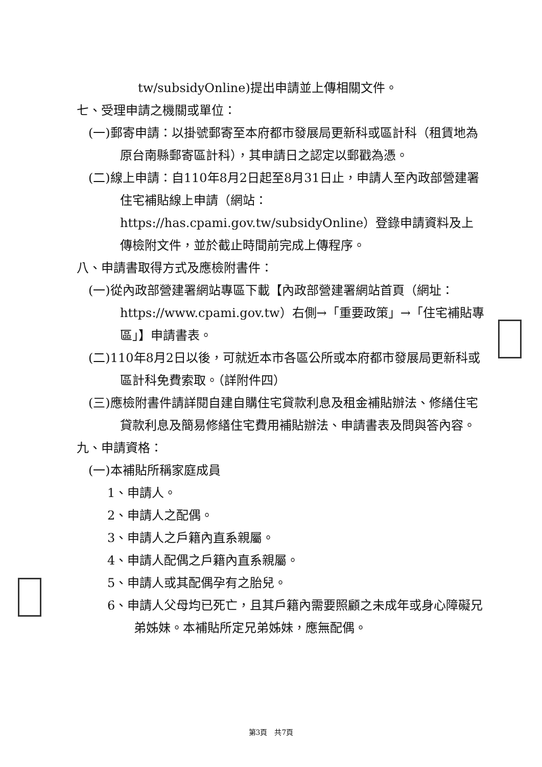tw/subsidyOnline)提出申請並上傳相關文件。
七、受理申請之機關或單位：
(一)郵寄申請：以掛號郵寄至本府都市發展局更新科或區計科（租賃地為原台南縣郵寄區計科），其申請日之認定以郵戳為憑。
(二)線上申請：自110年8月2日起至8月31日止，申請人至內政部營建署住宅補貼線上申請（網站：https://has.cpami.gov.tw/subsidyOnline）登錄申請資料及上傳檢附文件，並於截止時間前完成上傳程序。
八、申請書取得方式及應檢附書件：
(一)從內政部營建署網站專區下載【內政部營建署網站首頁（網址：https://www.cpami.gov.tw）右側→「重要政策」→「住宅補貼專區」】申請書表。
(二)110年8月2日以後，可就近本市各區公所或本府都市發展局更新科或區計科免費索取。（詳附件四）
(三)應檢附書件請詳閱自建自購住宅貸款利息及租金補貼辦法、修繕住宅貸款利息及簡易修繕住宅費用補貼辦法、申請書表及問與答內容。
九、申請資格：
(一)本補貼所稱家庭成員
1、申請人。
2、申請人之配偶。
3、申請人之戶籍內直系親屬。
4、申請人配偶之戶籍內直系親屬。
5、申請人或其配偶孕有之胎兒。
6、申請人父母均已死亡，且其戶籍內需要照顧之未成年或身心障礙兄弟姊妹。本補貼所定兄弟姊妹，應無配偶。
第3頁　共7頁